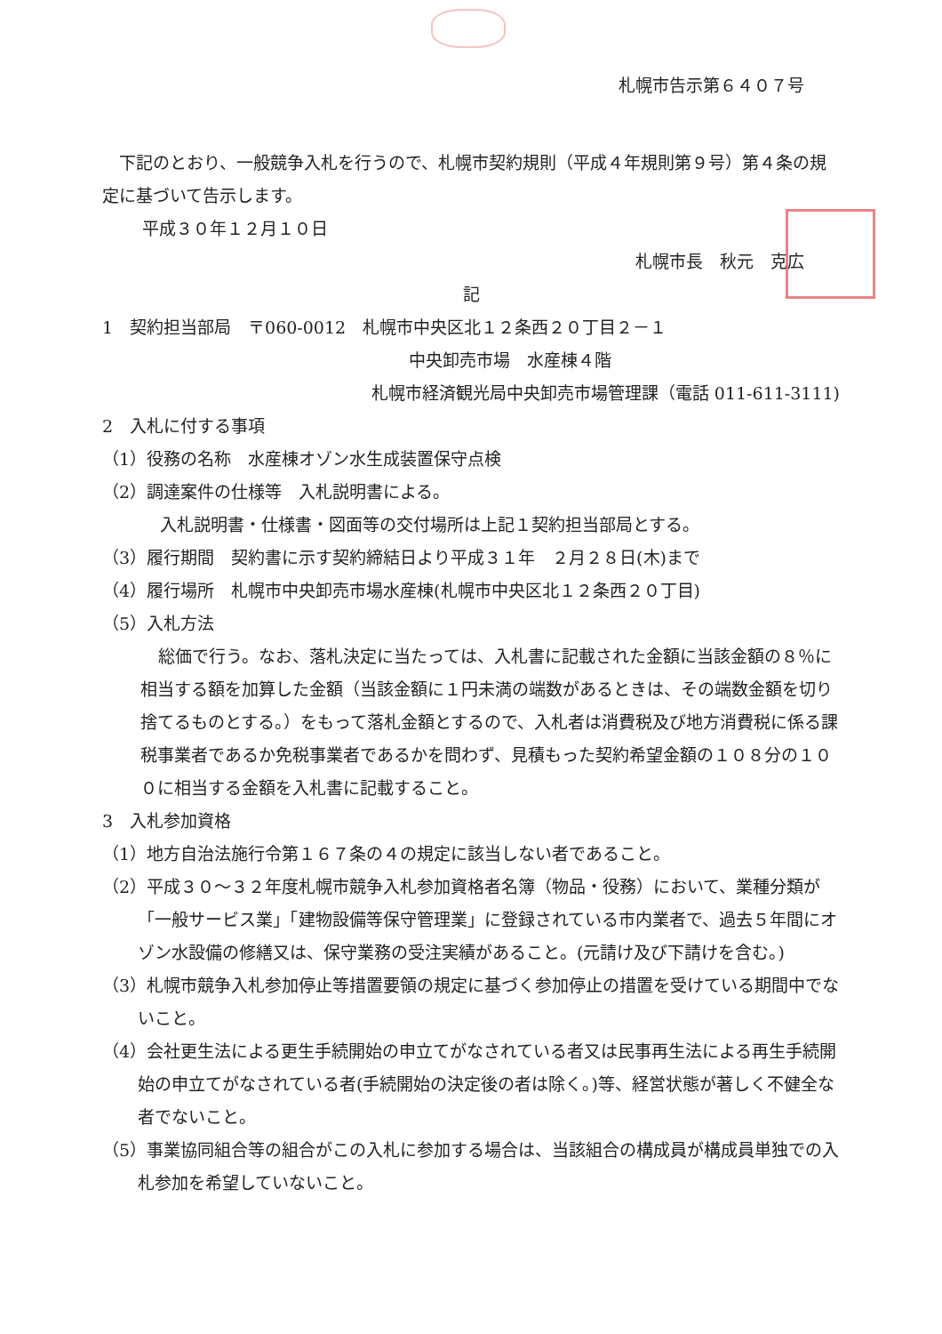札幌市告示第６４０７号
下記のとおり、一般競争入札を行うので、札幌市契約規則（平成４年規則第９号）第４条の規定に基づいて告示します。
平成３０年１２月１０日
札幌市長　秋元　克広
記
1　契約担当部局　〒060-0012　札幌市中央区北１２条西２０丁目２－１
中央卸売市場　水産棟４階
札幌市経済観光局中央卸売市場管理課（電話 011-611-3111)
2　入札に付する事項
（1）役務の名称　水産棟オゾン水生成装置保守点検
（2）調達案件の仕様等　入札説明書による。
入札説明書・仕様書・図面等の交付場所は上記１契約担当部局とする。
（3）履行期間　契約書に示す契約締結日より平成３１年　２月２８日(木)まで
（4）履行場所　札幌市中央卸売市場水産棟(札幌市中央区北１２条西２０丁目)
（5）入札方法
総価で行う。なお、落札決定に当たっては、入札書に記載された金額に当該金額の８％に相当する額を加算した金額（当該金額に１円未満の端数があるときは、その端数金額を切り捨てるものとする。）をもって落札金額とするので、入札者は消費税及び地方消費税に係る課税事業者であるか免税事業者であるかを問わず、見積もった契約希望金額の１０８分の１００に相当する金額を入札書に記載すること。
3　入札参加資格
（1）地方自治法施行令第１６７条の４の規定に該当しない者であること。
（2）平成３０～３２年度札幌市競争入札参加資格者名簿（物品・役務）において、業種分類が「一般サービス業」「建物設備等保守管理業」に登録されている市内業者で、過去５年間にオゾン水設備の修繕又は、保守業務の受注実績があること。(元請け及び下請けを含む。)
（3）札幌市競争入札参加停止等措置要領の規定に基づく参加停止の措置を受けている期間中でないこと。
（4）会社更生法による更生手続開始の申立てがなされている者又は民事再生法による再生手続開始の申立てがなされている者(手続開始の決定後の者は除く。)等、経営状態が著しく不健全な者でないこと。
（5）事業協同組合等の組合がこの入札に参加する場合は、当該組合の構成員が構成員単独での入札参加を希望していないこと。